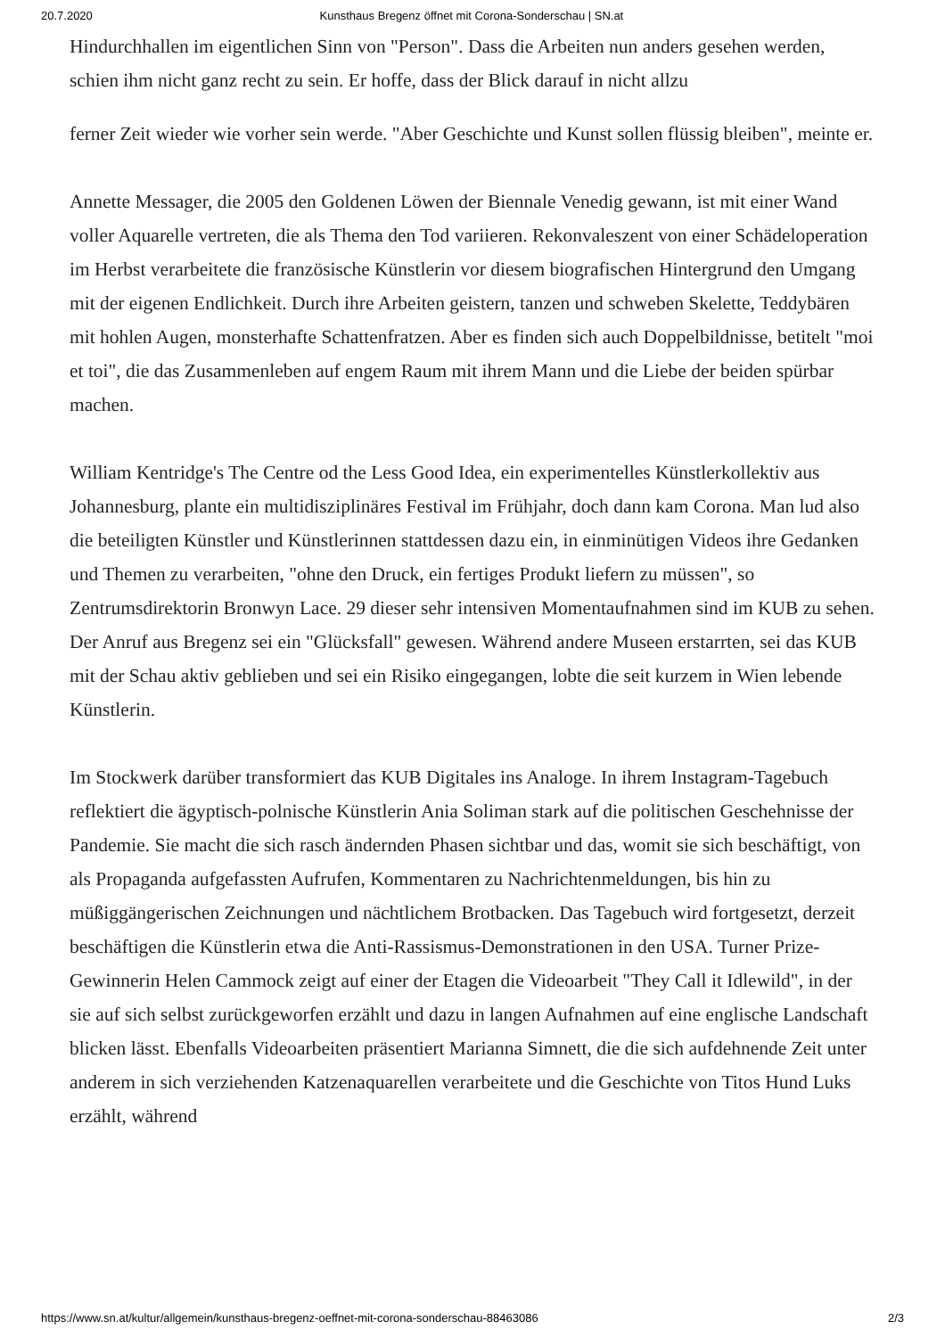20.7.2020 Kunsthaus Bregenz öffnet mit Corona-Sonderschau | SN.at
Hindurchhallen im eigentlichen Sinn von "Person". Dass die Arbeiten nun anders gesehen werden, schien ihm nicht ganz recht zu sein. Er hoffe, dass der Blick darauf in nicht allzu
ferner Zeit wieder wie vorher sein werde. "Aber Geschichte und Kunst sollen flüssig bleiben", meinte er.
Annette Messager, die 2005 den Goldenen Löwen der Biennale Venedig gewann, ist mit einer Wand voller Aquarelle vertreten, die als Thema den Tod variieren. Rekonvaleszent von einer Schädeloperation im Herbst verarbeitete die französische Künstlerin vor diesem biografischen Hintergrund den Umgang mit der eigenen Endlichkeit. Durch ihre Arbeiten geistern, tanzen und schweben Skelette, Teddybären mit hohlen Augen, monsterhafte Schattenfratzen. Aber es finden sich auch Doppelbildnisse, betitelt "moi et toi", die das Zusammenleben auf engem Raum mit ihrem Mann und die Liebe der beiden spürbar machen.
William Kentridge's The Centre od the Less Good Idea, ein experimentelles Künstlerkollektiv aus Johannesburg, plante ein multidisziplinäres Festival im Frühjahr, doch dann kam Corona. Man lud also die beteiligten Künstler und Künstlerinnen stattdessen dazu ein, in einminütigen Videos ihre Gedanken und Themen zu verarbeiten, "ohne den Druck, ein fertiges Produkt liefern zu müssen", so Zentrumsdirektorin Bronwyn Lace. 29 dieser sehr intensiven Momentaufnahmen sind im KUB zu sehen. Der Anruf aus Bregenz sei ein "Glücksfall" gewesen. Während andere Museen erstarrten, sei das KUB mit der Schau aktiv geblieben und sei ein Risiko eingegangen, lobte die seit kurzem in Wien lebende Künstlerin.
Im Stockwerk darüber transformiert das KUB Digitales ins Analoge. In ihrem Instagram-Tagebuch reflektiert die ägyptisch-polnische Künstlerin Ania Soliman stark auf die politischen Geschehnisse der Pandemie. Sie macht die sich rasch ändernden Phasen sichtbar und das, womit sie sich beschäftigt, von als Propaganda aufgefassten Aufrufen, Kommentaren zu Nachrichtenmeldungen, bis hin zu müßiggängerischen Zeichnungen und nächtlichem Brotbacken. Das Tagebuch wird fortgesetzt, derzeit beschäftigen die Künstlerin etwa die Anti-Rassismus-Demonstrationen in den USA. Turner Prize-Gewinnerin Helen Cammock zeigt auf einer der Etagen die Videoarbeit "They Call it Idlewild", in der sie auf sich selbst zurückgeworfen erzählt und dazu in langen Aufnahmen auf eine englische Landschaft blicken lässt. Ebenfalls Videoarbeiten präsentiert Marianna Simnett, die die sich aufdehnende Zeit unter anderem in sich verziehenden Katzenaquarellen verarbeitete und die Geschichte von Titos Hund Luks erzählt, während
https://www.sn.at/kultur/allgemein/kunsthaus-bregenz-oeffnet-mit-corona-sonderschau-88463086 2/3